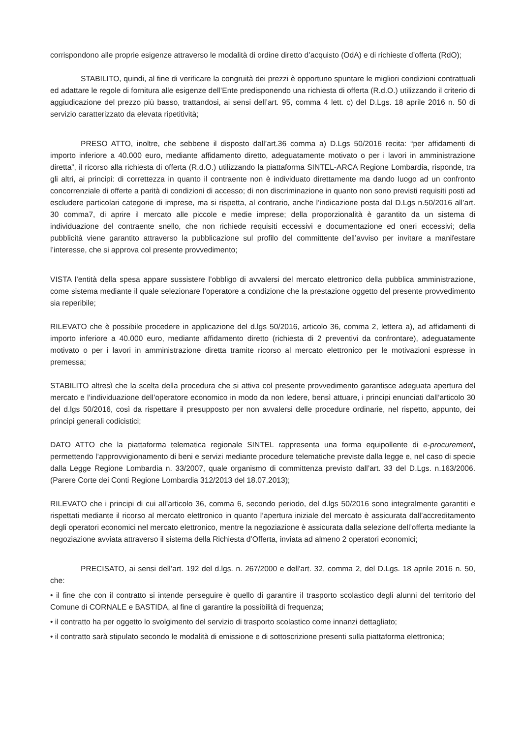corrispondono alle proprie esigenze attraverso le modalità di ordine diretto d’acquisto (OdA) e di richieste d’offerta (RdO);
STABILITO, quindi, al fine di verificare la congruità dei prezzi è opportuno spuntare le migliori condizioni contrattuali ed adattare le regole di fornitura alle esigenze dell’Ente predisponendo una richiesta di offerta (R.d.O.) utilizzando il criterio di aggiudicazione del prezzo più basso, trattandosi, ai sensi dell’art. 95, comma 4 lett. c) del D.Lgs. 18 aprile 2016 n. 50 di servizio caratterizzato da elevata ripetitività;
PRESO ATTO, inoltre, che sebbene il disposto dall’art.36 comma a) D.Lgs 50/2016 recita: “per affidamenti di importo inferiore a 40.000 euro, mediante affidamento diretto, adeguatamente motivato o per i lavori in amministrazione diretta”, il ricorso alla richiesta di offerta (R.d.O.) utilizzando la piattaforma SINTEL-ARCA Regione Lombardia, risponde, tra gli altri, ai principi: di correttezza in quanto il contraente non è individuato direttamente ma dando luogo ad un confronto concorrenziale di offerte a parità di condizioni di accesso; di non discriminazione in quanto non sono previsti requisiti posti ad escludere particolari categorie di imprese, ma si rispetta, al contrario, anche l’indicazione posta dal D.Lgs n.50/2016 all’art. 30 comma7, di aprire il mercato alle piccole e medie imprese; della proporzionalità è garantito da un sistema di individuazione del contraente snello, che non richiede requisiti eccessivi e documentazione ed oneri eccessivi; della pubblicità viene garantito attraverso la pubblicazione sul profilo del committente dell’avviso per invitare a manifestare l’interesse, che si approva col presente provvedimento;
VISTA l’entità della spesa appare sussistere l’obbligo di avvalersi del mercato elettronico della pubblica amministrazione, come sistema mediante il quale selezionare l’operatore a condizione che la prestazione oggetto del presente provvedimento sia reperibile;
RILEVATO che è possibile procedere in applicazione del d.lgs 50/2016, articolo 36, comma 2, lettera a), ad affidamenti di importo inferiore a 40.000 euro, mediante affidamento diretto (richiesta di 2 preventivi da confrontare), adeguatamente motivato o per i lavori in amministrazione diretta tramite ricorso al mercato elettronico per le motivazioni espresse in premessa;
STABILITO altresì che la scelta della procedura che si attiva col presente provvedimento garantisce adeguata apertura del mercato e l’individuazione dell’operatore economico in modo da non ledere, bensì attuare, i principi enunciati dall’articolo 30 del d.lgs 50/2016, così da rispettare il presupposto per non avvalersi delle procedure ordinarie, nel rispetto, appunto, dei principi generali codicistici;
DATO ATTO che la piattaforma telematica regionale SINTEL rappresenta una forma equipollente di e-procurement, permettendo l’approvvigionamento di beni e servizi mediante procedure telematiche previste dalla legge e, nel caso di specie dalla Legge Regione Lombardia n. 33/2007, quale organismo di committenza previsto dall’art. 33 del D.Lgs. n.163/2006. (Parere Corte dei Conti Regione Lombardia 312/2013 del 18.07.2013);
RILEVATO che i principi di cui all’articolo 36, comma 6, secondo periodo, del d.lgs 50/2016 sono integralmente garantiti e rispettati mediante il ricorso al mercato elettronico in quanto l’apertura iniziale del mercato è assicurata dall’accreditamento degli operatori economici nel mercato elettronico, mentre la negoziazione è assicurata dalla selezione dell’offerta mediante la negoziazione avviata attraverso il sistema della Richiesta d’Offerta, inviata ad almeno 2 operatori economici;
PRECISATO, ai sensi dell’art. 192 del d.lgs. n. 267/2000 e dell'art. 32, comma 2, del D.Lgs. 18 aprile 2016 n. 50, che:
• il fine che con il contratto si intende perseguire è quello di garantire il trasporto scolastico degli alunni del territorio del Comune di CORNALE e BASTIDA, al fine di garantire la possibilità di frequenza;
• il contratto ha per oggetto lo svolgimento del servizio di trasporto scolastico come innanzi dettagliato;
• il contratto sarà stipulato secondo le modalità di emissione e di sottoscrizione presenti sulla piattaforma elettronica;